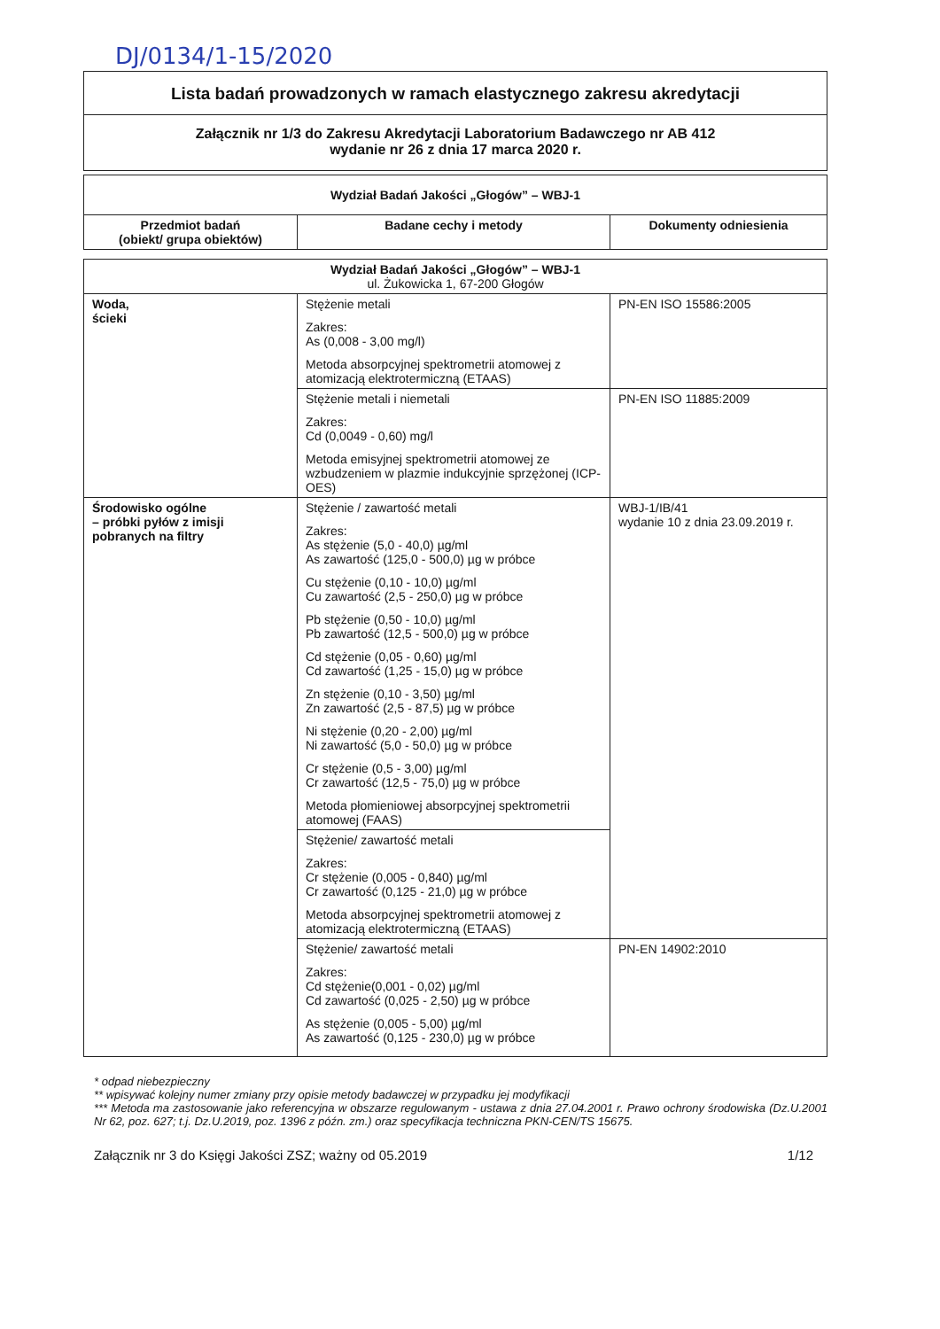DJ/0134/1-15/2020
Lista badań prowadzonych w ramach elastycznego zakresu akredytacji
Załącznik nr 1/3 do Zakresu Akredytacji Laboratorium Badawczego nr AB 412
wydanie nr 26 z dnia 17 marca 2020 r.
| Wydział Badań Jakości „Głogów” – WBJ-1 | | |
| --- | --- | --- |
| Przedmiot badań (obiekt/ grupa obiektów) | Badane cechy i metody | Dokumenty odniesienia |
| Wydział Badań Jakości „Głogów” – WBJ-1 ul. Żukowicka 1, 67-200 Głogów | | |
| Woda, ścieki | Stężenie metali Zakres: As (0,008 - 3,00 mg/l) Metoda absorpcyjnej spektrometrii atomowej z atomizacją elektrotermiczną (ETAAS) | PN-EN ISO 15586:2005 |
| | Stężenie metali i niemetali Zakres: Cd (0,0049 - 0,60) mg/l Metoda emisyjnej spektrometrii atomowej ze wzbudzeniem w plazmie indukcyjnie sprzężonej (ICP-OES) | PN-EN ISO 11885:2009 |
| Środowisko ogólne – próbki pyłów z imisji pobranych na filtry | Stężenie / zawartość metali Zakres: As stężenie (5,0 - 40,0) µg/ml As zawartość (125,0 - 500,0) µg w próbce Cu stężenie (0,10 - 10,0) µg/ml Cu zawartość (2,5 - 250,0) µg w próbce Pb stężenie (0,50 - 10,0) µg/ml Pb zawartość (12,5 - 500,0) µg w próbce Cd stężenie (0,05 - 0,60) µg/ml Cd zawartość (1,25 - 15,0) µg w próbce Zn stężenie (0,10 - 3,50) µg/ml Zn zawartość (2,5 - 87,5) µg w próbce Ni stężenie (0,20 - 2,00) µg/ml Ni zawartość (5,0 - 50,0) µg w próbce Cr stężenie (0,5 - 3,00) µg/ml Cr zawartość (12,5 - 75,0) µg w próbce Metoda płomieniowej absorpcyjnej spektrometrii atomowej (FAAS) | WBJ-1/IB/41 wydanie 10 z dnia 23.09.2019 r. |
| | Stężenie/ zawartość metali Zakres: Cr stężenie (0,005 - 0,840) µg/ml Cr zawartość (0,125 - 21,0) µg w próbce Metoda absorpcyjnej spektrometrii atomowej z atomizacją elektrotermiczną (ETAAS) | |
| | Stężenie/ zawartość metali Zakres: Cd stężenie(0,001 - 0,02) µg/ml Cd zawartość (0,025 - 2,50) µg w próbce As stężenie (0,005 - 5,00) µg/ml As zawartość (0,125 - 230,0) µg w próbce | PN-EN 14902:2010 |
* odpad niebezpieczny
** wpisywać kolejny numer zmiany przy opisie metody badawczej w przypadku jej modyfikacji
*** Metoda ma zastosowanie jako referencyjna w obszarze regulowanym - ustawa z dnia 27.04.2001 r. Prawo ochrony środowiska (Dz.U.2001 Nr 62, poz. 627; t.j. Dz.U.2019, poz. 1396 z późn. zm.) oraz specyfikacja techniczna PKN-CEN/TS 15675.
Załącznik nr 3 do Księgi Jakości ZSZ; ważny od 05.2019 1/12